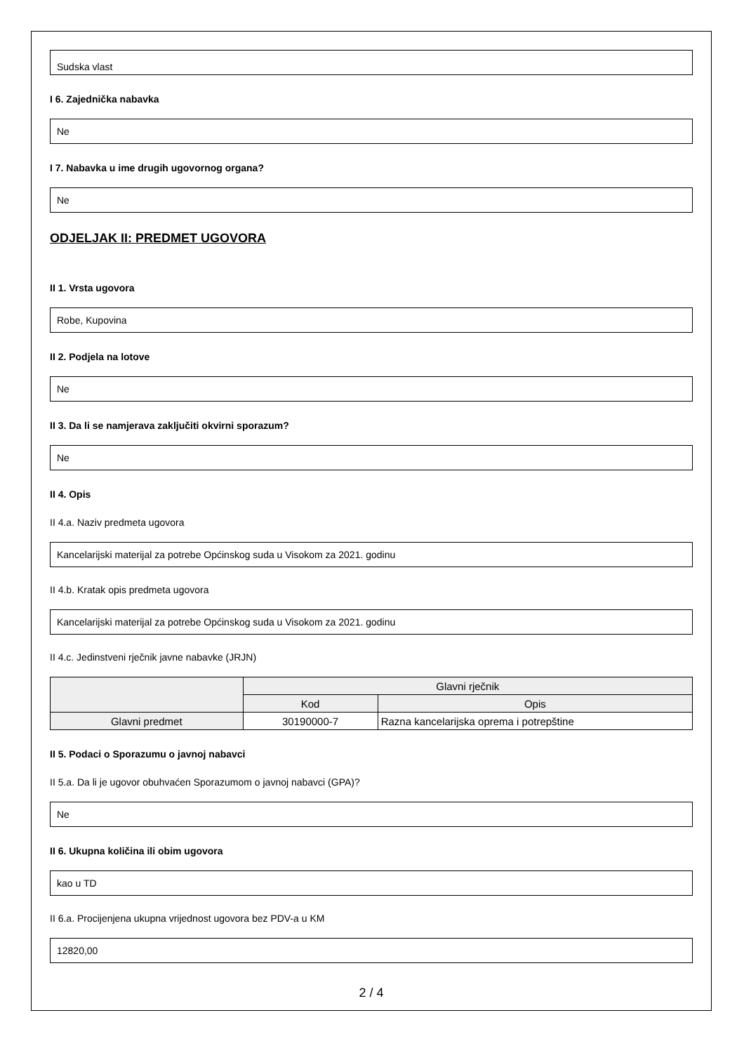Sudska vlast
I 6. Zajednička nabavka
Ne
I 7. Nabavka u ime drugih ugovornog organa?
Ne
ODJELJAK II: PREDMET UGOVORA
II 1. Vrsta ugovora
Robe, Kupovina
II 2. Podjela na lotove
Ne
II 3. Da li se namjerava zaključiti okvirni sporazum?
Ne
II 4. Opis
II 4.a. Naziv predmeta ugovora
Kancelarijski materijal za potrebe Općinskog suda u Visokom za 2021. godinu
II 4.b. Kratak opis predmeta ugovora
Kancelarijski materijal za potrebe Općinskog suda u Visokom za 2021. godinu
II 4.c. Jedinstveni rječnik javne nabavke (JRJN)
| | Glavni rječnik | |
| --- | --- | --- |
| | Kod | Opis |
| Glavni predmet | 30190000-7 | Razna kancelarijska oprema i potrepštine |
II 5. Podaci o Sporazumu o javnoj nabavci
II 5.a. Da li je ugovor obuhvaćen Sporazumom o javnoj nabavci (GPA)?
Ne
II 6. Ukupna količina ili obim ugovora
kao u TD
II 6.a. Procijenjena ukupna vrijednost ugovora bez PDV-a u KM
12820,00
2 / 4